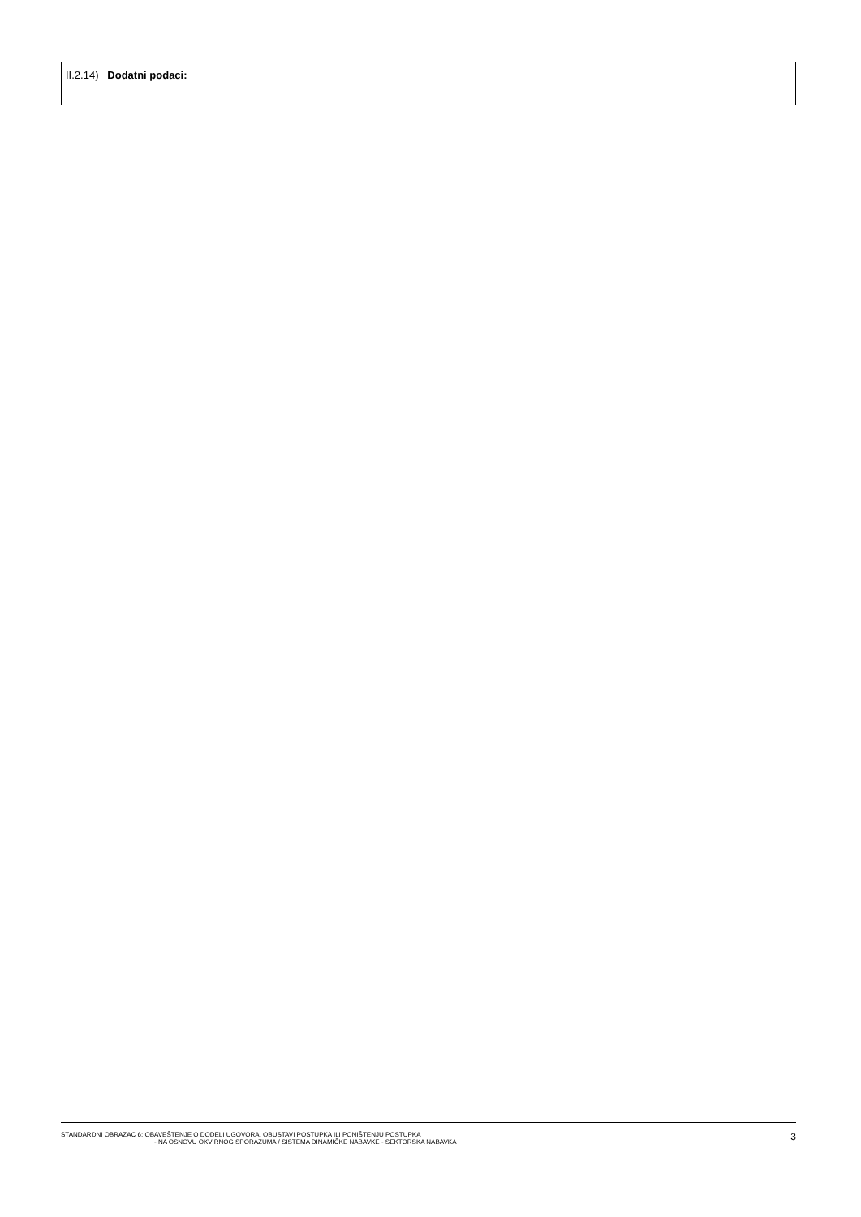II.2.14) Dodatni podaci:
STANDARDNI OBRAZAC 6: OBAVEŠTENJE O DODELI UGOVORA, OBUSTAVI POSTUPKA ILI PONIŠTENJU POSTUPKA
- NA OSNOVU OKVIRNOG SPORAZUMA / SISTEMA DINAMIČKE NABAVKE - SEKTORSKA NABAVKA
3